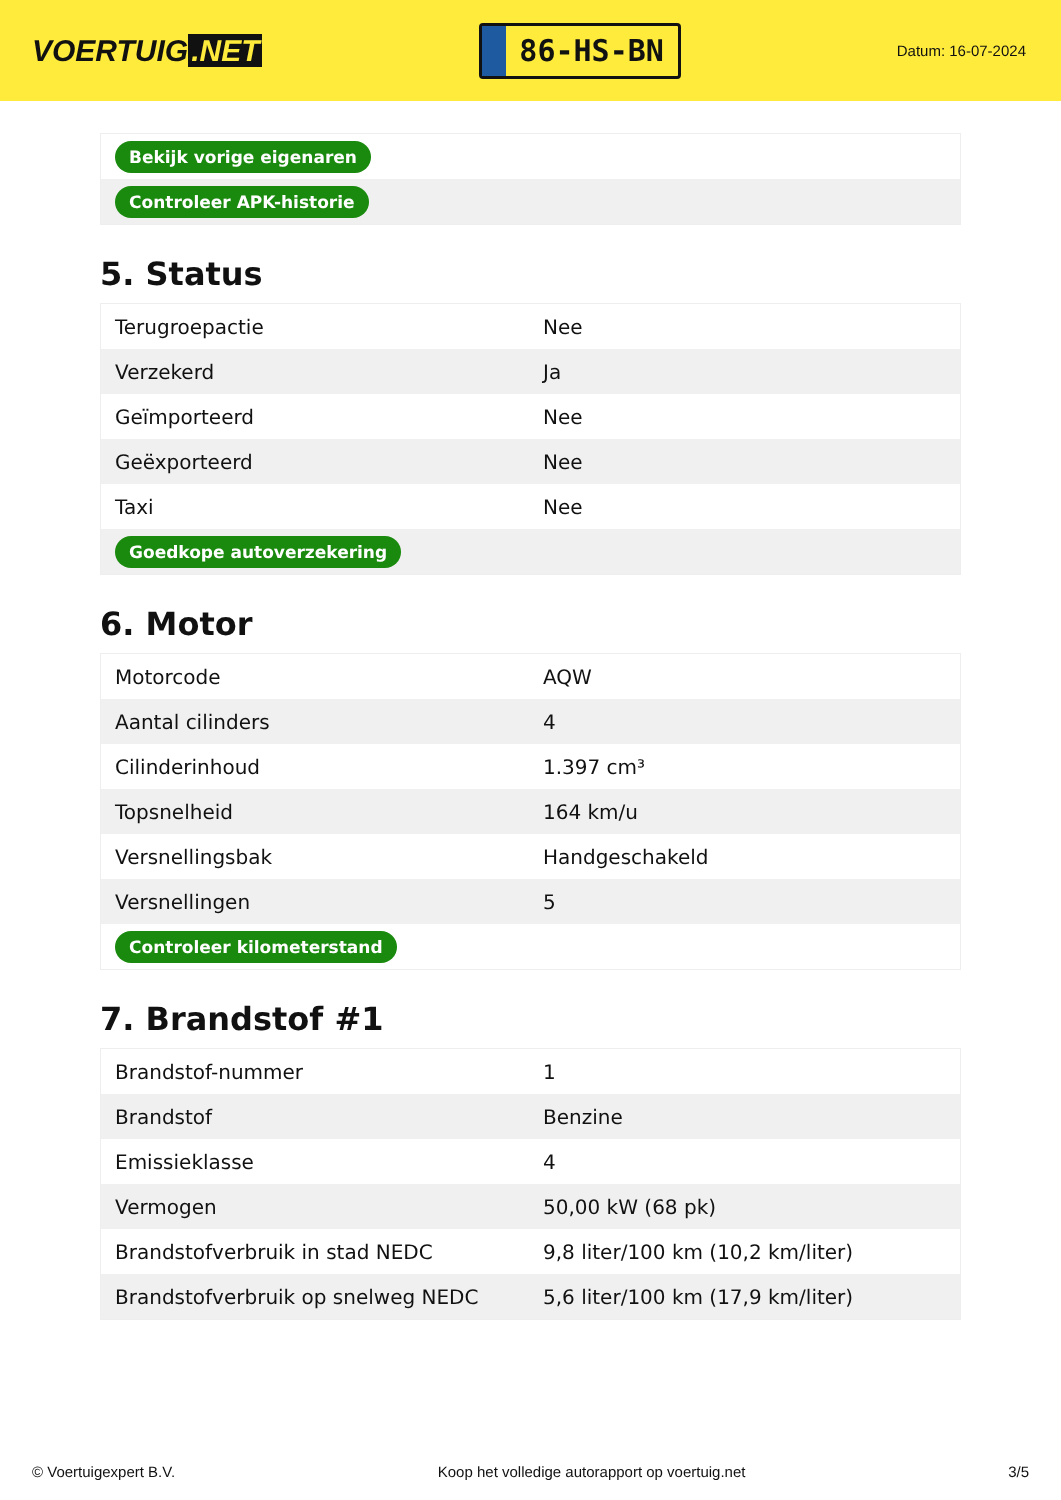VOERTUIG.NET
86-HS-BN
Datum: 16-07-2024
| Bekijk vorige eigenaren |
| Controleer APK-historie |
5. Status
| Terugroepactie | Nee |
| Verzekerd | Ja |
| Geïmporteerd | Nee |
| Geëxporteerd | Nee |
| Taxi | Nee |
| Goedkope autoverzekering | |
6. Motor
| Motorcode | AQW |
| Aantal cilinders | 4 |
| Cilinderinhoud | 1.397 cm³ |
| Topsnelheid | 164 km/u |
| Versnellingsbak | Handgeschakeld |
| Versnellingen | 5 |
| Controleer kilometerstand | |
7. Brandstof #1
| Brandstof-nummer | 1 |
| Brandstof | Benzine |
| Emissieklasse | 4 |
| Vermogen | 50,00 kW (68 pk) |
| Brandstofverbruik in stad NEDC | 9,8 liter/100 km (10,2 km/liter) |
| Brandstofverbruik op snelweg NEDC | 5,6 liter/100 km (17,9 km/liter) |
© Voertuigexpert B.V. Koop het volledige autorapport op voertuig.net 3/5